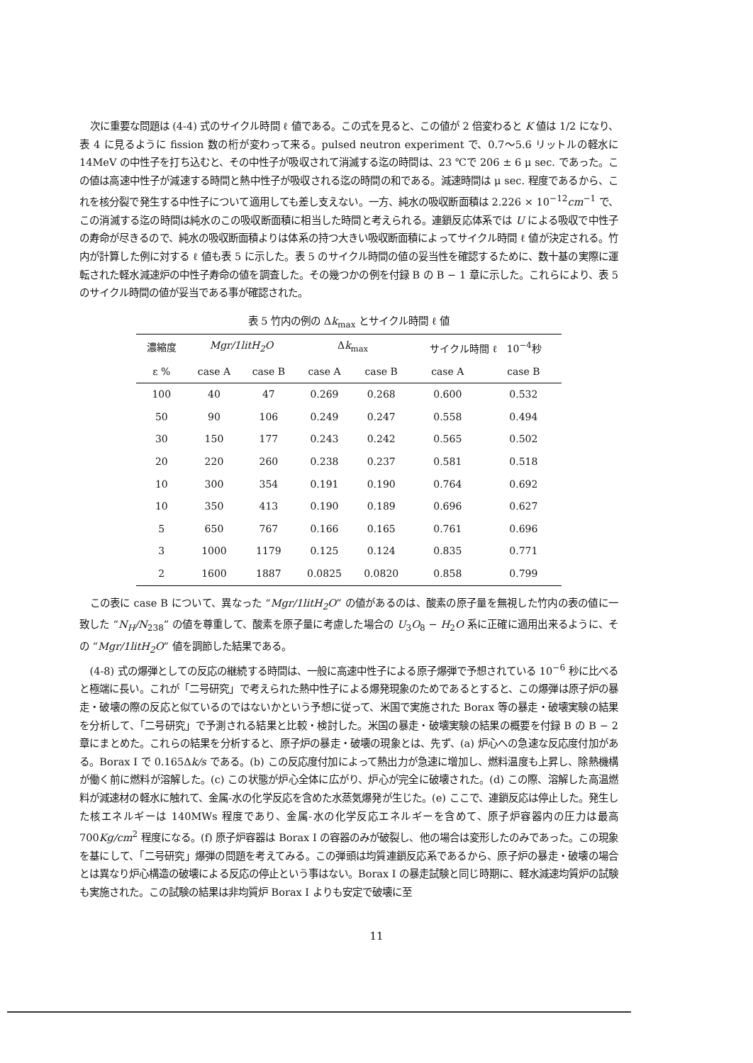次に重要な問題は (4-4) 式のサイクル時間 ℓ 値である。この式を見ると、この値が 2 倍変わると K 値は 1/2 になり、表 4 に見るように fission 数の桁が変わって来る。pulsed neutron experiment で、0.7〜5.6 リットルの軽水に 14MeV の中性子を打ち込むと、その中性子が吸収されて消滅する迄の時間は、23 ℃で 206 ± 6 μ sec. であった。この値は高速中性子が減速する時間と熱中性子が吸収される迄の時間の和である。減速時間は μ sec. 程度であるから、これを核分裂で発生する中性子について適用しても差し支えない。一方、純水の吸収断面積は 2.226 × 10<sup>−12</sup>cm<sup>−1</sup> で、この消滅する迄の時間は純水のこの吸収断面積に相当した時間と考えられる。連鎖反応体系では U による吸収で中性子の寿命が尽きるので、純水の吸収断面積よりは体系の持つ大きい吸収断面積によってサイクル時間 ℓ 値が決定される。竹内が計算した例に対する ℓ 値も表 5 に示した。表 5 のサイクル時間の値の妥当性を確認するために、数十基の実際に運転された軽水減速炉の中性子寿命の値を調査した。その幾つかの例を付録 B の B − 1 章に示した。これらにより、表 5 のサイクル時間の値が妥当である事が確認された。
表 5 竹内の例の Δk<sub>max</sub> とサイクル時間 ℓ 値
| 濃縮度 | Mgr/1litH<sub>2</sub>O | | Δ k<sub>max</sub> | | サイクル時間 ℓ 10<sup>−4</sup>秒 | |
| --- | --- | --- | --- | --- | --- | --- |
| ε % | case A | case B | case A | case B | case A | case B |
| 100 | 40 | 47 | 0.269 | 0.268 | 0.600 | 0.532 |
| 50 | 90 | 106 | 0.249 | 0.247 | 0.558 | 0.494 |
| 30 | 150 | 177 | 0.243 | 0.242 | 0.565 | 0.502 |
| 20 | 220 | 260 | 0.238 | 0.237 | 0.581 | 0.518 |
| 10 | 300 | 354 | 0.191 | 0.190 | 0.764 | 0.692 |
| 10 | 350 | 413 | 0.190 | 0.189 | 0.696 | 0.627 |
| 5 | 650 | 767 | 0.166 | 0.165 | 0.761 | 0.696 |
| 3 | 1000 | 1179 | 0.125 | 0.124 | 0.835 | 0.771 |
| 2 | 1600 | 1887 | 0.0825 | 0.0820 | 0.858 | 0.799 |
この表に case B について、異なった “Mgr/1litH<sub>2</sub>O” の値があるのは、酸素の原子量を無視した竹内の表の値に一致した “N<sub>H</sub>/N<sub>238</sub>” の値を尊重して、酸素を原子量に考慮した場合の U<sub>3</sub>O<sub>8</sub> − H<sub>2</sub>O 系に正確に適用出来るように、その “Mgr/1litH<sub>2</sub>O” 値を調節した結果である。
(4-8) 式の爆弾としての反応の継続する時間は、一般に高速中性子による原子爆弾で予想されている 10<sup>−6</sup> 秒に比べると極端に長い。これが「二号研究」で考えられた熱中性子による爆発現象のためであるとすると、この爆弾は原子炉の暴走・破壊の際の反応と似ているのではないかという予想に従って、米国で実施された Borax 等の暴走・破壊実験の結果を分析して、「二号研究」で予測される結果と比較・検討した。米国の暴走・破壊実験の結果の概要を付録 B の B − 2 章にまとめた。これらの結果を分析すると、原子炉の暴走・破壊の現象とは、先ず、(a) 炉心への急速な反応度付加がある。Borax I で 0.165Δk/s である。(b) この反応度付加によって熱出力が急速に増加し、燃料温度も上昇し、除熱機構が働く前に燃料が溶解した。(c) この状態が炉心全体に広がり、炉心が完全に破壊された。(d) この際、溶解した高温燃料が減速材の軽水に触れて、金属-水の化学反応を含めた水蒸気爆発が生じた。(e) ここで、連鎖反応は停止した。発生した核エネルギーは 140MWs 程度であり、金属-水の化学反応エネルギーを含めて、原子炉容器内の圧力は最高 700Kg/cm<sup>2</sup> 程度になる。(f) 原子炉容器は Borax I の容器のみが破裂し、他の場合は変形したのみであった。この現象を基にして、「二号研究」爆弾の問題を考えてみる。この弾頭は均質連鎖反応系であるから、原子炉の暴走・破壊の場合とは異なり炉心構造の破壊による反応の停止という事はない。Borax I の暴走試験と同じ時期に、軽水減速均質炉の試験も実施された。この試験の結果は非均質炉 Borax I よりも安定で破壊に至
11